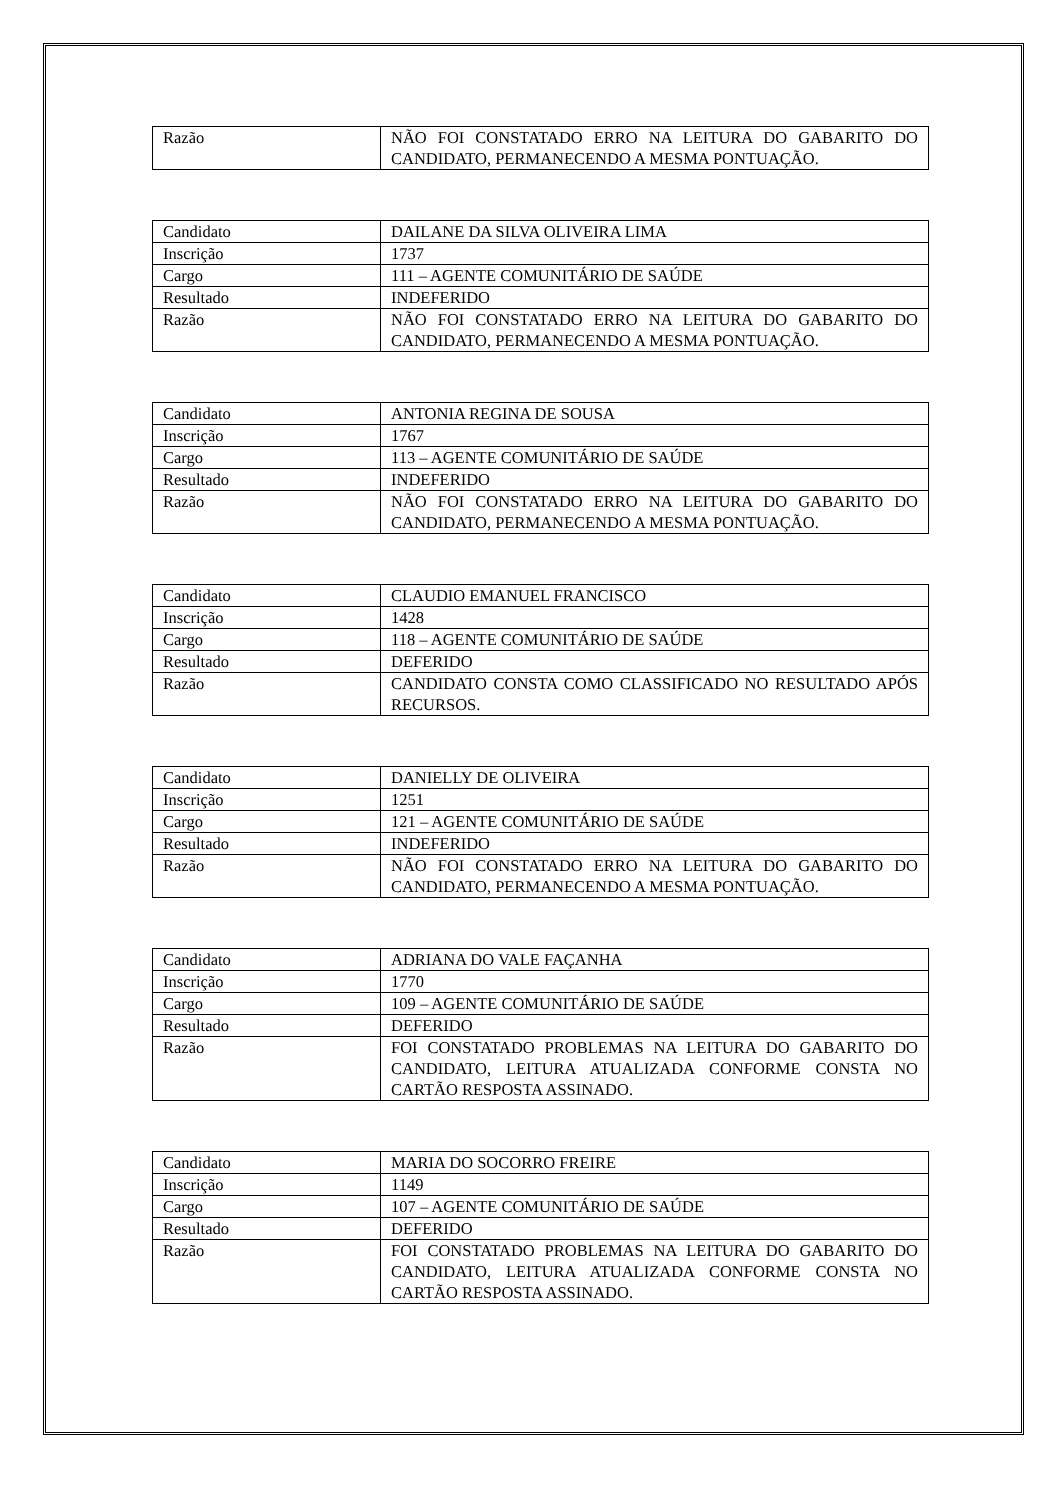| Razão | NÃO FOI CONSTATADO ERRO NA LEITURA DO GABARITO DO CANDIDATO, PERMANECENDO A MESMA PONTUAÇÃO. |
| Candidato | DAILANE DA SILVA OLIVEIRA LIMA |
| Inscrição | 1737 |
| Cargo | 111 – AGENTE COMUNITÁRIO DE SAÚDE |
| Resultado | INDEFERIDO |
| Razão | NÃO FOI CONSTATADO ERRO NA LEITURA DO GABARITO DO CANDIDATO, PERMANECENDO A MESMA PONTUAÇÃO. |
| Candidato | ANTONIA REGINA DE SOUSA |
| Inscrição | 1767 |
| Cargo | 113 – AGENTE COMUNITÁRIO DE SAÚDE |
| Resultado | INDEFERIDO |
| Razão | NÃO FOI CONSTATADO ERRO NA LEITURA DO GABARITO DO CANDIDATO, PERMANECENDO A MESMA PONTUAÇÃO. |
| Candidato | CLAUDIO EMANUEL FRANCISCO |
| Inscrição | 1428 |
| Cargo | 118 – AGENTE COMUNITÁRIO DE SAÚDE |
| Resultado | DEFERIDO |
| Razão | CANDIDATO CONSTA COMO CLASSIFICADO NO RESULTADO APÓS RECURSOS. |
| Candidato | DANIELLY DE OLIVEIRA |
| Inscrição | 1251 |
| Cargo | 121 – AGENTE COMUNITÁRIO DE SAÚDE |
| Resultado | INDEFERIDO |
| Razão | NÃO FOI CONSTATADO ERRO NA LEITURA DO GABARITO DO CANDIDATO, PERMANECENDO A MESMA PONTUAÇÃO. |
| Candidato | ADRIANA DO VALE FAÇANHA |
| Inscrição | 1770 |
| Cargo | 109 – AGENTE COMUNITÁRIO DE SAÚDE |
| Resultado | DEFERIDO |
| Razão | FOI CONSTATADO PROBLEMAS NA LEITURA DO GABARITO DO CANDIDATO, LEITURA ATUALIZADA CONFORME CONSTA NO CARTÃO RESPOSTA ASSINADO. |
| Candidato | MARIA DO SOCORRO FREIRE |
| Inscrição | 1149 |
| Cargo | 107 – AGENTE COMUNITÁRIO DE SAÚDE |
| Resultado | DEFERIDO |
| Razão | FOI CONSTATADO PROBLEMAS NA LEITURA DO GABARITO DO CANDIDATO, LEITURA ATUALIZADA CONFORME CONSTA NO CARTÃO RESPOSTA ASSINADO. |